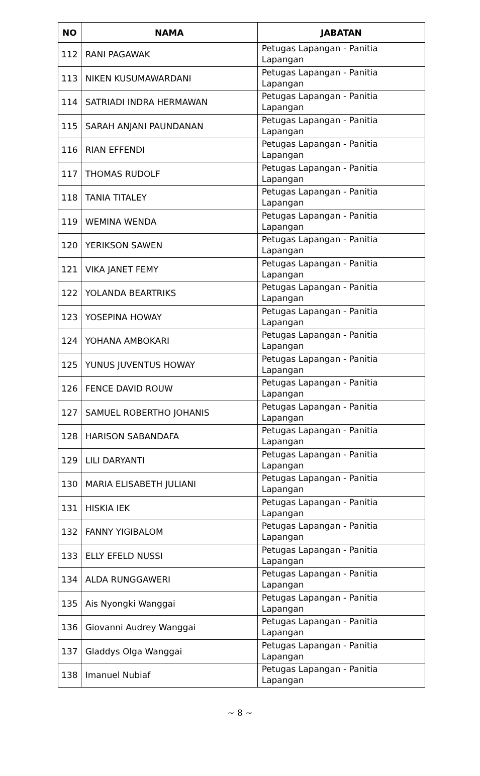| NO | NAMA | JABATAN |
| --- | --- | --- |
| 112 | RANI PAGAWAK | Petugas Lapangan - Panitia Lapangan |
| 113 | NIKEN KUSUMAWARDANI | Petugas Lapangan - Panitia Lapangan |
| 114 | SATRIADI INDRA HERMAWAN | Petugas Lapangan - Panitia Lapangan |
| 115 | SARAH ANJANI PAUNDANAN | Petugas Lapangan - Panitia Lapangan |
| 116 | RIAN EFFENDI | Petugas Lapangan - Panitia Lapangan |
| 117 | THOMAS RUDOLF | Petugas Lapangan - Panitia Lapangan |
| 118 | TANIA TITALEY | Petugas Lapangan - Panitia Lapangan |
| 119 | WEMINA WENDA | Petugas Lapangan - Panitia Lapangan |
| 120 | YERIKSON SAWEN | Petugas Lapangan - Panitia Lapangan |
| 121 | VIKA JANET FEMY | Petugas Lapangan - Panitia Lapangan |
| 122 | YOLANDA BEARTRIKS | Petugas Lapangan - Panitia Lapangan |
| 123 | YOSEPINA HOWAY | Petugas Lapangan - Panitia Lapangan |
| 124 | YOHANA AMBOKARI | Petugas Lapangan - Panitia Lapangan |
| 125 | YUNUS JUVENTUS HOWAY | Petugas Lapangan - Panitia Lapangan |
| 126 | FENCE DAVID ROUW | Petugas Lapangan - Panitia Lapangan |
| 127 | SAMUEL ROBERTHO JOHANIS | Petugas Lapangan - Panitia Lapangan |
| 128 | HARISON SABANDAFA | Petugas Lapangan - Panitia Lapangan |
| 129 | LILI DARYANTI | Petugas Lapangan - Panitia Lapangan |
| 130 | MARIA ELISABETH JULIANI | Petugas Lapangan - Panitia Lapangan |
| 131 | HISKIA IEK | Petugas Lapangan - Panitia Lapangan |
| 132 | FANNY YIGIBALOM | Petugas Lapangan - Panitia Lapangan |
| 133 | ELLY EFELD NUSSI | Petugas Lapangan - Panitia Lapangan |
| 134 | ALDA RUNGGAWERI | Petugas Lapangan - Panitia Lapangan |
| 135 | Ais Nyongki Wanggai | Petugas Lapangan - Panitia Lapangan |
| 136 | Giovanni Audrey Wanggai | Petugas Lapangan - Panitia Lapangan |
| 137 | Gladdys Olga Wanggai | Petugas Lapangan - Panitia Lapangan |
| 138 | Imanuel Nubiaf | Petugas Lapangan - Panitia Lapangan |
~ 8 ~